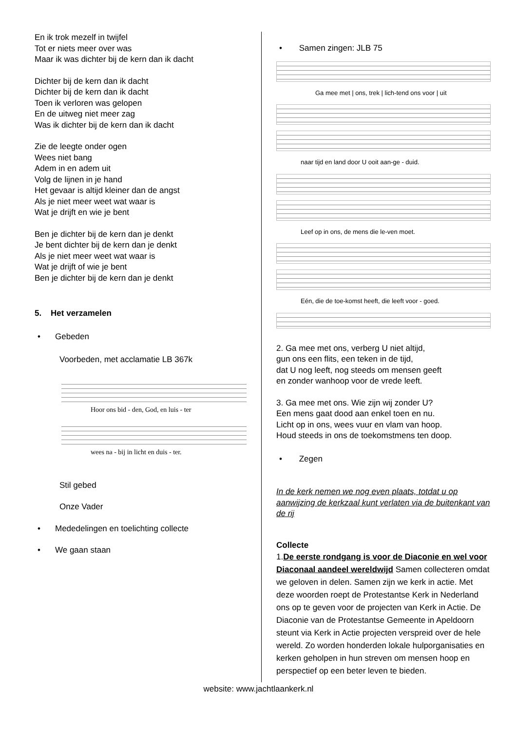En ik trok mezelf in twijfel
Tot er niets meer over was
Maar ik was dichter bij de kern dan ik dacht
Dichter bij de kern dan ik dacht
Dichter bij de kern dan ik dacht
Toen ik verloren was gelopen
En de uitweg niet meer zag
Was ik dichter bij de kern dan ik dacht
Zie de leegte onder ogen
Wees niet bang
Adem in en adem uit
Volg de lijnen in je hand
Het gevaar is altijd kleiner dan de angst
Als je niet meer weet wat waar is
Wat je drijft en wie je bent
Ben je dichter bij de kern dan je denkt
Je bent dichter bij de kern dan je denkt
Als je niet meer weet wat waar is
Wat je drijft of wie je bent
Ben je dichter bij de kern dan je denkt
5. Het verzamelen
• Gebeden
Voorbeden, met acclamatie LB 367k
Hoor ons bid - den, God, en luis - ter
wees na - bij in licht en duis - ter.
Stil gebed
Onze Vader
• Mededelingen en toelichting collecte
• We gaan staan
• Samen zingen: JLB 75
Ga mee met | ons, trek | lich-tend ons voor | uit
naar tijd en land door U ooit aan-ge - duid.
Leef op in ons, de mens die le-ven moet.
Eén, die de toe-komst heeft, die leeft voor - goed.
2. Ga mee met ons, verberg U niet altijd,
gun ons een flits, een teken in de tijd,
dat U nog leeft, nog steeds om mensen geeft
en zonder wanhoop voor de vrede leeft.
3. Ga mee met ons. Wie zijn wij zonder U?
Een mens gaat dood aan enkel toen en nu.
Licht op in ons, wees vuur en vlam van hoop.
Houd steeds in ons de toekomstmens ten doop.
• Zegen
In de kerk nemen we nog even plaats, totdat u op aanwijzing de kerkzaal kunt verlaten via de buitenkant van de rij
Collecte
1.De eerste rondgang is voor de Diaconie en wel voor Diaconaal aandeel wereldwijd Samen collecteren omdat we geloven in delen. Samen zijn we kerk in actie. Met deze woorden roept de Protestantse Kerk in Nederland ons op te geven voor de projecten van Kerk in Actie. De Diaconie van de Protestantse Gemeente in Apeldoorn steunt via Kerk in Actie projecten verspreid over de hele wereld. Zo worden honderden lokale hulporganisaties en kerken geholpen in hun streven om mensen hoop en perspectief op een beter leven te bieden.
website: www.jachtlaankerk.nl